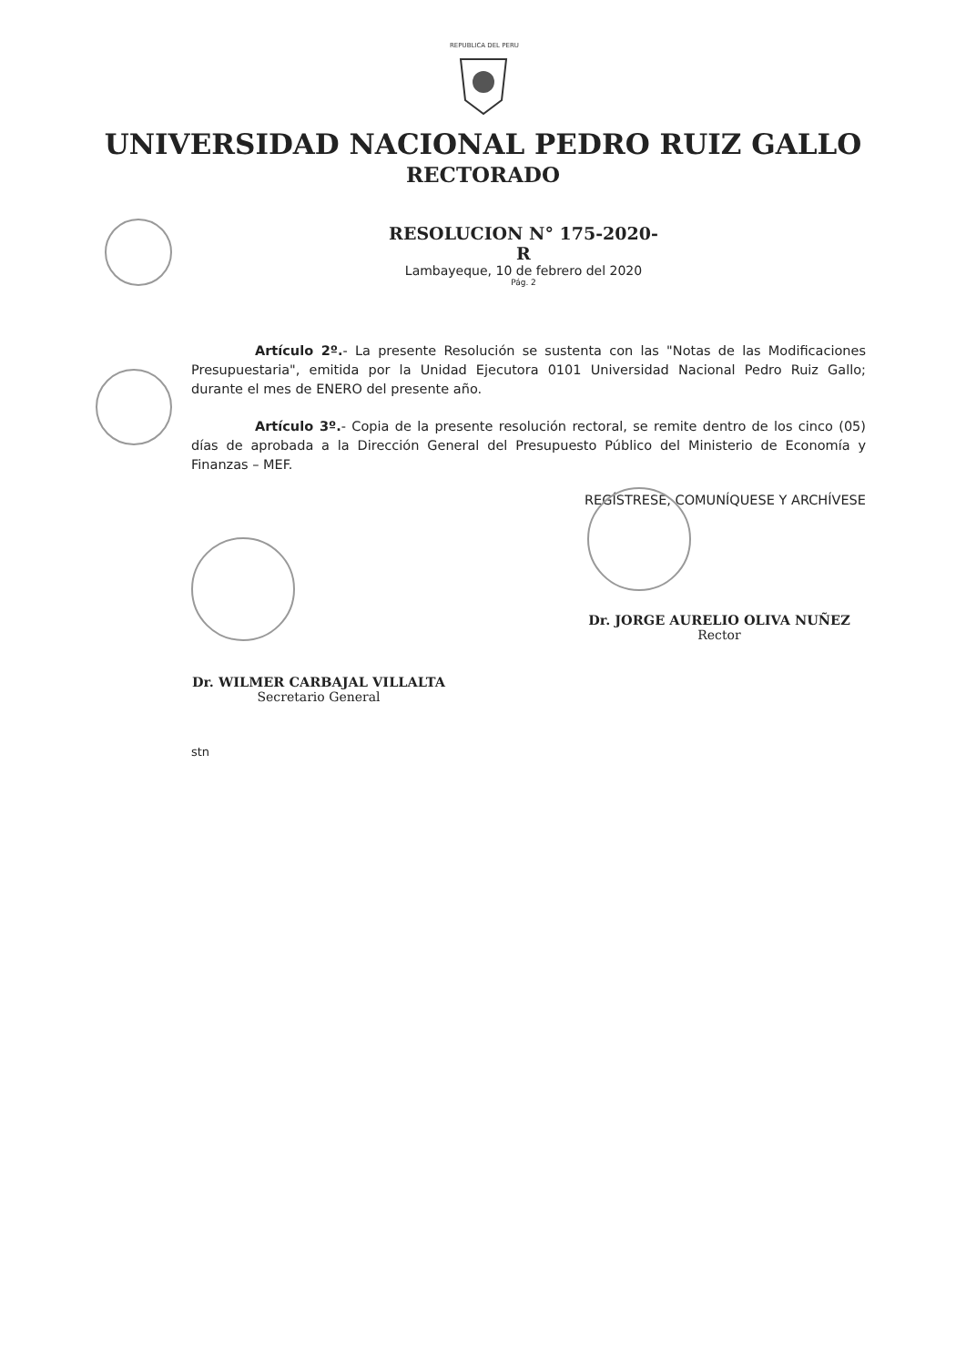REPUBLICA DEL PERU
UNIVERSIDAD NACIONAL PEDRO RUIZ GALLO
RECTORADO
RESOLUCION N° 175-2020-R
Lambayeque, 10 de febrero del 2020
Pág. 2
Artículo 2º.- La presente Resolución se sustenta con las "Notas de las Modificaciones Presupuestaria", emitida por la Unidad Ejecutora 0101 Universidad Nacional Pedro Ruiz Gallo; durante el mes de ENERO del presente año.
Artículo 3º.- Copia de la presente resolución rectoral, se remite dentro de los cinco (05) días de aprobada a la Dirección General del Presupuesto Público del Ministerio de Economía y Finanzas – MEF.
REGÍSTRESE, COMUNÍQUESE Y ARCHÍVESE
Dr. JORGE AURELIO OLIVA NUÑEZ
Rector
Dr. WILMER CARBAJAL VILLALTA
Secretario General
stn